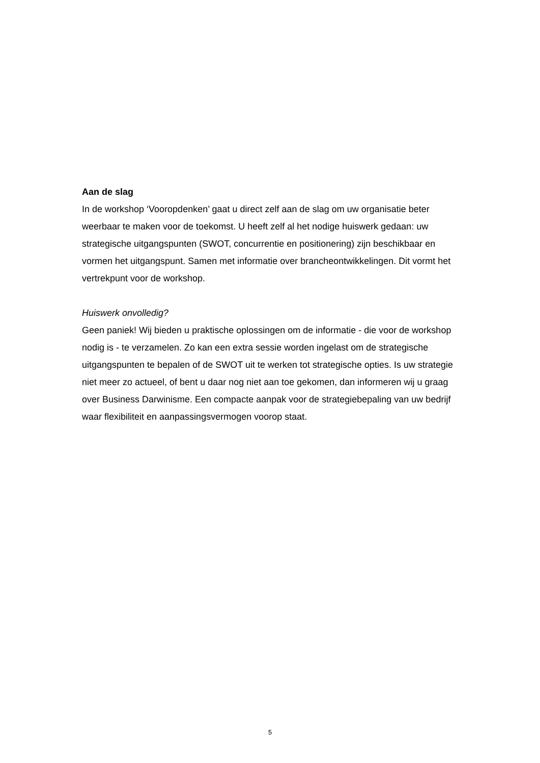Aan de slag
In de workshop ‘Vooropdenken’ gaat u direct zelf aan de slag om uw organisatie beter weerbaar te maken voor de toekomst. U heeft zelf al het nodige huiswerk gedaan: uw strategische uitgangspunten (SWOT, concurrentie en positionering) zijn beschikbaar en vormen het uitgangspunt. Samen met informatie over brancheontwikkelingen. Dit vormt het vertrekpunt voor de workshop.
Huiswerk onvolledig?
Geen paniek! Wij bieden u praktische oplossingen om de informatie - die voor de workshop nodig is - te verzamelen. Zo kan een extra sessie worden ingelast om de strategische uitgangspunten te bepalen of de SWOT uit te werken tot strategische opties. Is uw strategie niet meer zo actueel, of bent u daar nog niet aan toe gekomen, dan informeren wij u graag over Business Darwinisme. Een compacte aanpak voor de strategiebepaling van uw bedrijf waar flexibiliteit en aanpassingsvermogen voorop staat.
5